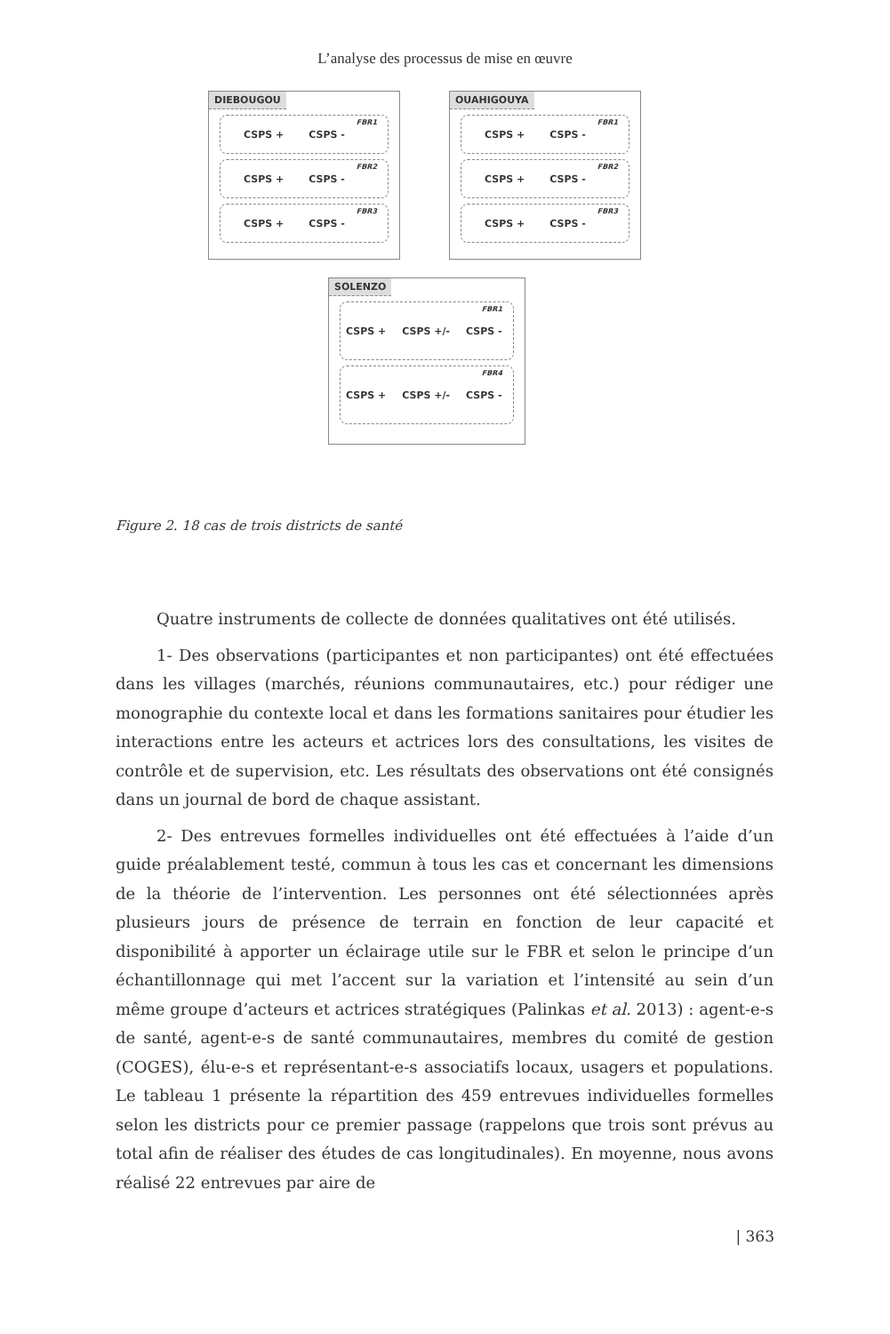L’analyse des processus de mise en œuvre
DIEBOUGOU
CSPS + CSPS - FBR1
CSPS + CSPS - FBR2
CSPS + CSPS - FBR3
OUAHIGOUYA
CSPS + CSPS - FBR1
CSPS + CSPS - FBR2
CSPS + CSPS - FBR3
SOLENZO
CSPS + CSPS +/- CSPS - FBR1
CSPS + CSPS +/- CSPS - FBR4
Figure 2. 18 cas de trois districts de santé
Quatre instruments de collecte de données qualitatives ont été utilisés.
1- Des observations (participantes et non participantes) ont été effectuées dans les villages (marchés, réunions communautaires, etc.) pour rédiger une monographie du contexte local et dans les formations sanitaires pour étudier les interactions entre les acteurs et actrices lors des consultations, les visites de contrôle et de supervision, etc. Les résultats des observations ont été consignés dans un journal de bord de chaque assistant.
2- Des entrevues formelles individuelles ont été effectuées à l’aide d’un guide préalablement testé, commun à tous les cas et concernant les dimensions de la théorie de l’intervention. Les personnes ont été sélectionnées après plusieurs jours de présence de terrain en fonction de leur capacité et disponibilité à apporter un éclairage utile sur le FBR et selon le principe d’un échantillonnage qui met l’accent sur la variation et l’intensité au sein d’un même groupe d’acteurs et actrices stratégiques (Palinkas et al. 2013) : agent-e-s de santé, agent-e-s de santé communautaires, membres du comité de gestion (COGES), élu-e-s et représentant-e-s associatifs locaux, usagers et populations. Le tableau 1 présente la répartition des 459 entrevues individuelles formelles selon les districts pour ce premier passage (rappelons que trois sont prévus au total afin de réaliser des études de cas longitudinales). En moyenne, nous avons réalisé 22 entrevues par aire de
| 363